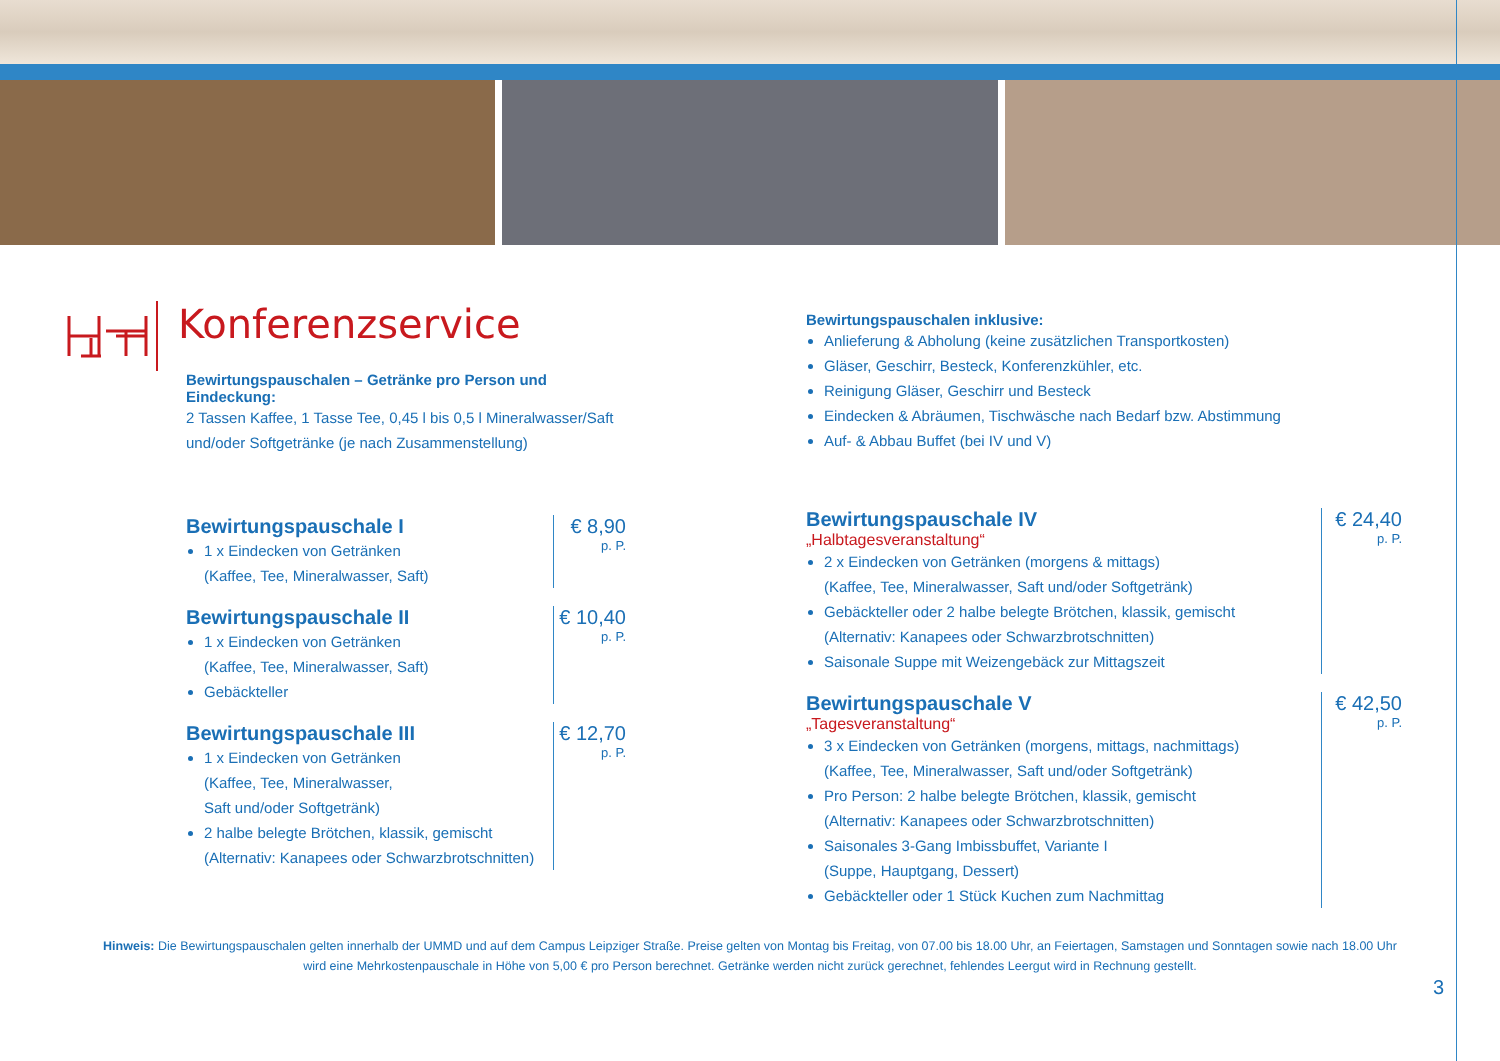Konferenzservice
Bewirtungspauschalen – Getränke pro Person und Eindeckung:
2 Tassen Kaffee, 1 Tasse Tee, 0,45 l bis 0,5 l Mineralwasser/Saft und/oder Softgetränke (je nach Zusammenstellung)
Bewirtungspauschale I
1 x Eindecken von Getränken
(Kaffee, Tee, Mineralwasser, Saft)
€ 8,90
p. P.
Bewirtungspauschale II
1 x Eindecken von Getränken
(Kaffee, Tee, Mineralwasser, Saft)
Gebäckteller
€ 10,40
p. P.
Bewirtungspauschale III
1 x Eindecken von Getränken
(Kaffee, Tee, Mineralwasser,
Saft und/oder Softgetränk)
2 halbe belegte Brötchen, klassik, gemischt
(Alternativ: Kanapees oder Schwarzbrotschnitten)
€ 12,70
p. P.
Bewirtungspauschalen inklusive:
Anlieferung & Abholung (keine zusätzlichen Transportkosten)
Gläser, Geschirr, Besteck, Konferenzkühler, etc.
Reinigung Gläser, Geschirr und Besteck
Eindecken & Abräumen, Tischwäsche nach Bedarf bzw. Abstimmung
Auf- & Abbau Buffet (bei IV und V)
Bewirtungspauschale IV
„Halbtagesveranstaltung“
2 x Eindecken von Getränken (morgens & mittags)
(Kaffee, Tee, Mineralwasser, Saft und/oder Softgetränk)
Gebäckteller oder 2 halbe belegte Brötchen, klassik, gemischt
(Alternativ: Kanapees oder Schwarzbrotschnitten)
Saisonale Suppe mit Weizengebäck zur Mittagszeit
€ 24,40
p. P.
Bewirtungspauschale V
„Tagesveranstaltung“
3 x Eindecken von Getränken (morgens, mittags, nachmittags)
(Kaffee, Tee, Mineralwasser, Saft und/oder Softgetränk)
Pro Person: 2 halbe belegte Brötchen, klassik, gemischt
(Alternativ: Kanapees oder Schwarzbrotschnitten)
Saisonales 3-Gang Imbissbuffet, Variante I
(Suppe, Hauptgang, Dessert)
Gebäckteller oder 1 Stück Kuchen zum Nachmittag
€ 42,50
p. P.
Hinweis: Die Bewirtungspauschalen gelten innerhalb der UMMD und auf dem Campus Leipziger Straße. Preise gelten von Montag bis Freitag, von 07.00 bis 18.00 Uhr, an Feiertagen, Samstagen und Sonntagen sowie nach 18.00 Uhr wird eine Mehrkostenpauschale in Höhe von 5,00 € pro Person berechnet. Getränke werden nicht zurück gerechnet, fehlendes Leergut wird in Rechnung gestellt.
3